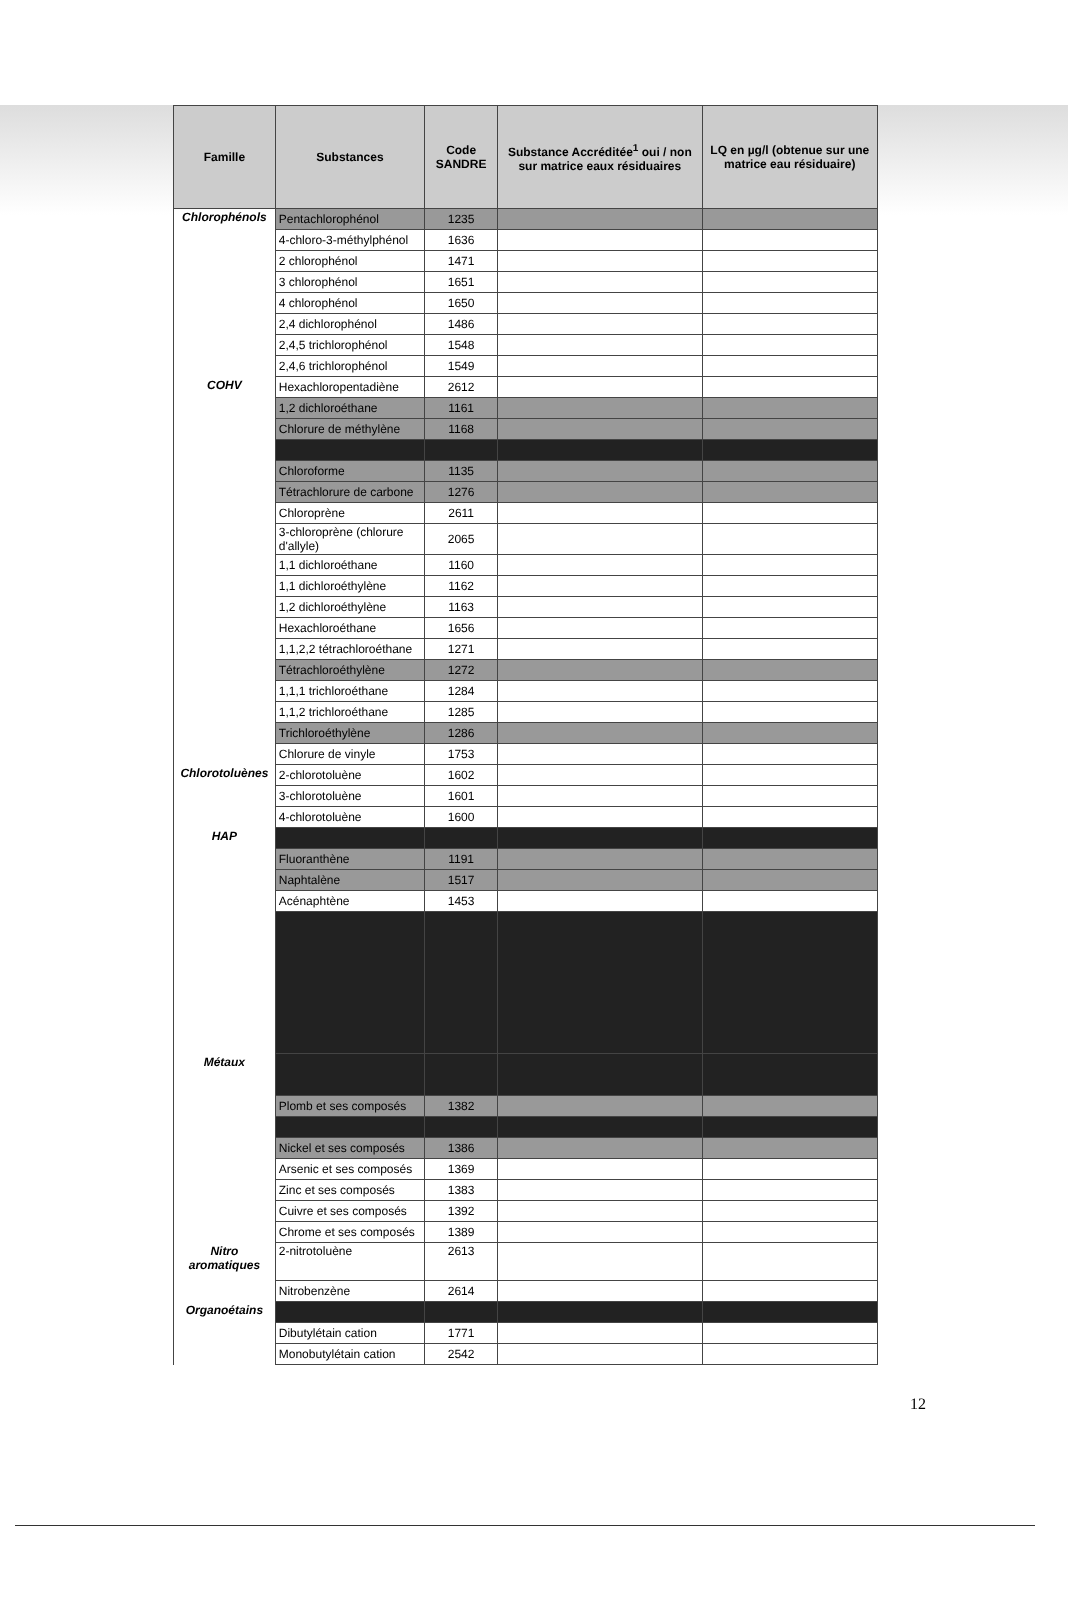| Famille | Substances | Code SANDRE | Substance Accréditée<sup>1</sup> oui / non sur matrice eaux résiduaires | LQ en µg/l (obtenue sur une matrice eau résiduaire) |
| --- | --- | --- | --- | --- |
| Chlorophénols | Pentachlorophénol | 1235 | | |
| | 4-chloro-3-méthylphénol | 1636 | | |
| | 2 chlorophénol | 1471 | | |
| | 3 chlorophénol | 1651 | | |
| | 4 chlorophénol | 1650 | | |
| | 2,4 dichlorophénol | 1486 | | |
| | 2,4,5 trichlorophénol | 1548 | | |
| | 2,4,6 trichlorophénol | 1549 | | |
| COHV | Hexachloropentadiène | 2612 | | |
| | 1,2 dichloroéthane | 1161 | | |
| | Chlorure de méthylène | 1168 | | |
| | Chloroforme | 1135 | | |
| | Tétrachlorure de carbone | 1276 | | |
| | Chloroprène | 2611 | | |
| | 3-chloroprène (chlorure d'allyle) | 2065 | | |
| | 1,1 dichloroéthane | 1160 | | |
| | 1,1 dichloroéthylène | 1162 | | |
| | 1,2 dichloroéthylène | 1163 | | |
| | Hexachloroéthane | 1656 | | |
| | 1,1,2,2 tétrachloroéthane | 1271 | | |
| | Tétrachloroéthylène | 1272 | | |
| | 1,1,1 trichloroéthane | 1284 | | |
| | 1,1,2 trichloroéthane | 1285 | | |
| | Trichloroéthylène | 1286 | | |
| | Chlorure de vinyle | 1753 | | |
| Chlorotoluènes | 2-chlorotoluène | 1602 | | |
| | 3-chlorotoluène | 1601 | | |
| | 4-chlorotoluène | 1600 | | |
| HAP | | | | |
| | Fluoranthène | 1191 | | |
| | Naphtalène | 1517 | | |
| | Acénaphtène | 1453 | | |
| Métaux | | | | |
| | Plomb et ses composés | 1382 | | |
| | Nickel et ses composés | 1386 | | |
| | Arsenic et ses composés | 1369 | | |
| | Zinc et ses composés | 1383 | | |
| | Cuivre et ses composés | 1392 | | |
| | Chrome et ses composés | 1389 | | |
| Nitro aromatiques | 2-nitrotoluène | 2613 | | |
| | Nitrobenzène | 2614 | | |
| Organoétains | | | | |
| | Dibutylétain cation | 1771 | | |
| | Monobutylétain cation | 2542 | | |
12